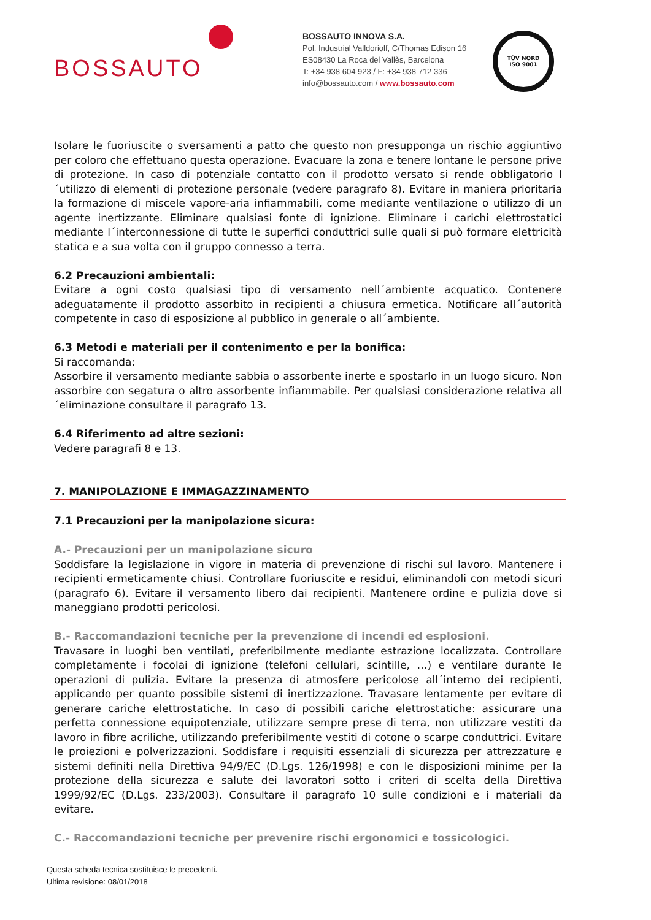BOSSAUTO
BOSSAUTO INNOVA S.A.
Pol. Industrial Valldoriolf, C/Thomas Edison 16
ES08430 La Roca del Vallès, Barcelona
T: +34 938 604 923 / F: +34 938 712 336
info@bossauto.com / www.bossauto.com
TÜV NORD
ISO 9001
Isolare le fuoriuscite o sversamenti a patto che questo non presupponga un rischio aggiuntivo per coloro che effettuano questa operazione. Evacuare la zona e tenere lontane le persone prive di protezione. In caso di potenziale contatto con il prodotto versato si rende obbligatorio l´utilizzo di elementi di protezione personale (vedere paragrafo 8). Evitare in maniera prioritaria la formazione di miscele vapore-aria infiammabili, come mediante ventilazione o utilizzo di un agente inertizzante. Eliminare qualsiasi fonte di ignizione. Eliminare i carichi elettrostatici mediante l´interconnessione di tutte le superfici conduttrici sulle quali si può formare elettricità statica e a sua volta con il gruppo connesso a terra.
6.2 Precauzioni ambientali:
Evitare a ogni costo qualsiasi tipo di versamento nell´ambiente acquatico. Contenere adeguatamente il prodotto assorbito in recipienti a chiusura ermetica. Notificare all´autorità competente in caso di esposizione al pubblico in generale o all´ambiente.
6.3 Metodi e materiali per il contenimento e per la bonifica:
Si raccomanda:
Assorbire il versamento mediante sabbia o assorbente inerte e spostarlo in un luogo sicuro. Non assorbire con segatura o altro assorbente infiammabile. Per qualsiasi considerazione relativa all´eliminazione consultare il paragrafo 13.
6.4 Riferimento ad altre sezioni:
Vedere paragrafi 8 e 13.
7. MANIPOLAZIONE E IMMAGAZZINAMENTO
7.1 Precauzioni per la manipolazione sicura:
A.- Precauzioni per un manipolazione sicuro
Soddisfare la legislazione in vigore in materia di prevenzione di rischi sul lavoro. Mantenere i recipienti ermeticamente chiusi. Controllare fuoriuscite e residui, eliminandoli con metodi sicuri (paragrafo 6). Evitare il versamento libero dai recipienti. Mantenere ordine e pulizia dove si maneggiano prodotti pericolosi.
B.- Raccomandazioni tecniche per la prevenzione di incendi ed esplosioni.
Travasare in luoghi ben ventilati, preferibilmente mediante estrazione localizzata. Controllare completamente i focolai di ignizione (telefoni cellulari, scintille, …) e ventilare durante le operazioni di pulizia. Evitare la presenza di atmosfere pericolose all´interno dei recipienti, applicando per quanto possibile sistemi di inertizzazione. Travasare lentamente per evitare di generare cariche elettrostatiche. In caso di possibili cariche elettrostatiche: assicurare una perfetta connessione equipotenziale, utilizzare sempre prese di terra, non utilizzare vestiti da lavoro in fibre acriliche, utilizzando preferibilmente vestiti di cotone o scarpe conduttrici. Evitare le proiezioni e polverizzazioni. Soddisfare i requisiti essenziali di sicurezza per attrezzature e sistemi definiti nella Direttiva 94/9/EC (D.Lgs. 126/1998) e con le disposizioni minime per la protezione della sicurezza e salute dei lavoratori sotto i criteri di scelta della Direttiva 1999/92/EC (D.Lgs. 233/2003). Consultare il paragrafo 10 sulle condizioni e i materiali da evitare.
C.- Raccomandazioni tecniche per prevenire rischi ergonomici e tossicologici.
Questa scheda tecnica sostituisce le precedenti.
Ultima revisione: 08/01/2018